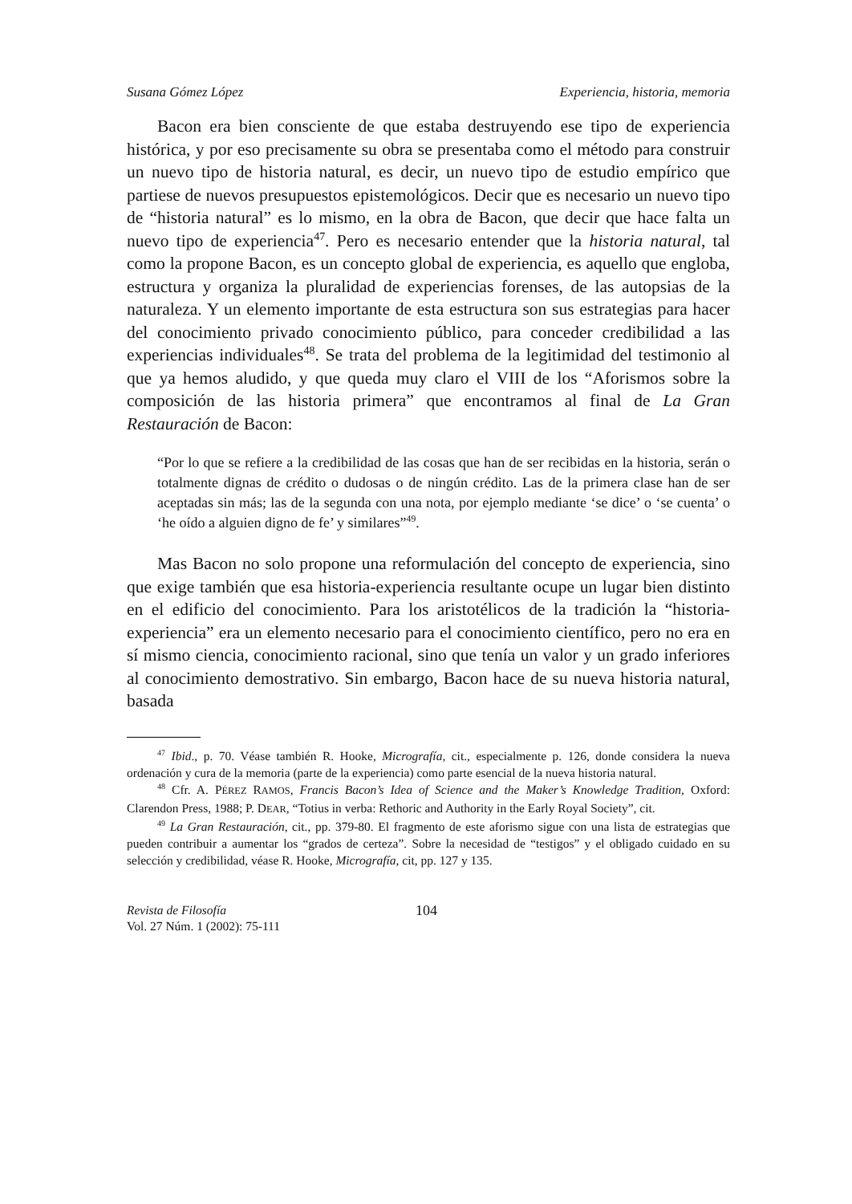Susana Gómez López Experiencia, historia, memoria
Bacon era bien consciente de que estaba destruyendo ese tipo de experiencia histórica, y por eso precisamente su obra se presentaba como el método para construir un nuevo tipo de historia natural, es decir, un nuevo tipo de estudio empírico que partiese de nuevos presupuestos epistemológicos. Decir que es necesario un nuevo tipo de “historia natural” es lo mismo, en la obra de Bacon, que decir que hace falta un nuevo tipo de experiencia<sup>47</sup>. Pero es necesario entender que la historia natural, tal como la propone Bacon, es un concepto global de experiencia, es aquello que engloba, estructura y organiza la pluralidad de experiencias forenses, de las autopsias de la naturaleza. Y un elemento importante de esta estructura son sus estrategias para hacer del conocimiento privado conocimiento público, para conceder credibilidad a las experiencias individuales<sup>48</sup>. Se trata del problema de la legitimidad del testimonio al que ya hemos aludido, y que queda muy claro el VIII de los “Aforismos sobre la composición de las historia primera” que encontramos al final de La Gran Restauración de Bacon:
“Por lo que se refiere a la credibilidad de las cosas que han de ser recibidas en la historia, serán o totalmente dignas de crédito o dudosas o de ningún crédito. Las de la primera clase han de ser aceptadas sin más; las de la segunda con una nota, por ejemplo mediante ‘se dice’ o ‘se cuenta’ o ‘he oído a alguien digno de fe’ y similares”<sup>49</sup>.
Mas Bacon no solo propone una reformulación del concepto de experiencia, sino que exige también que esa historia-experiencia resultante ocupe un lugar bien distinto en el edificio del conocimiento. Para los aristotélicos de la tradición la “historia-experiencia” era un elemento necesario para el conocimiento científico, pero no era en sí mismo ciencia, conocimiento racional, sino que tenía un valor y un grado inferiores al conocimiento demostrativo. Sin embargo, Bacon hace de su nueva historia natural, basada
<sup>47</sup> Ibid., p. 70. Véase también R. Hooke, Micrografía, cit., especialmente p. 126, donde considera la nueva ordenación y cura de la memoria (parte de la experiencia) como parte esencial de la nueva historia natural.
<sup>48</sup> Cfr. A. PÉREZ RAMOS, Francis Bacon’s Idea of Science and the Maker’s Knowledge Tradition, Oxford: Clarendon Press, 1988; P. DEAR, “Totius in verba: Rethoric and Authority in the Early Royal Society”, cit.
<sup>49</sup> La Gran Restauración, cit., pp. 379-80. El fragmento de este aforismo sigue con una lista de estrategias que pueden contribuir a aumentar los “grados de certeza”. Sobre la necesidad de “testigos” y el obligado cuidado en su selección y credibilidad, véase R. Hooke, Micrografía, cit, pp. 127 y 135.
Revista de Filosofía
Vol. 27 Núm. 1 (2002): 75-111
104